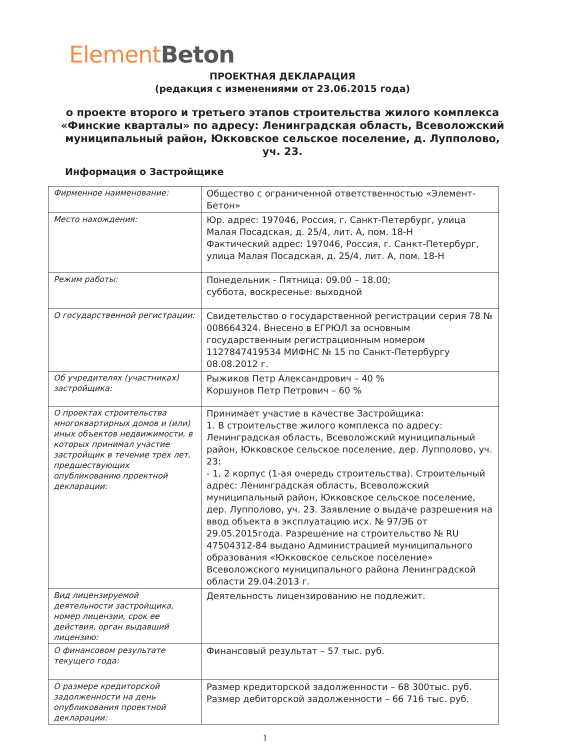Element Beton
ПРОЕКТНАЯ ДЕКЛАРАЦИЯ
(редакция с изменениями от 23.06.2015 года)
о проекте второго и третьего этапов строительства жилого комплекса «Финские кварталы» по адресу: Ленинградская область, Всеволожский муниципальный район, Юкковское сельское поселение, д. Лупполово, уч. 23.
Информация о Застройщике
| Фирменное наименование: | Общество с ограниченной ответственностью «Элемент-Бетон» |
| Место нахождения: | Юр. адрес: 197046, Россия, г. Санкт-Петербург, улица Малая Посадская, д. 25/4, лит. А, пом. 18-Н Фактический адрес: 197046, Россия, г. Санкт-Петербург, улица Малая Посадская, д. 25/4, лит. А, пом. 18-Н |
| Режим работы: | Понедельник - Пятница: 09.00 – 18.00; суббота, воскресенье: выходной |
| О государственной регистрации: | Свидетельство о государственной регистрации серия 78 № 008664324. Внесено в ЕГРЮЛ за основным государственным регистрационным номером 1127847419534 МИФНС № 15 по Санкт-Петербургу 08.08.2012 г. |
| Об учредителях (участниках) застройщика: | Рыжиков Петр Александрович – 40 % Коршунов Петр Петрович – 60 % |
| О проектах строительства многоквартирных домов и (или) иных объектов недвижимости, в которых принимал участие застройщик в течение трех лет, предшествующих опубликованию проектной декларации: | Принимает участие в качестве Застройщика: 1. В строительстве жилого комплекса по адресу: Ленинградская область, Всеволожский муниципальный район, Юкковское сельское поселение, дер. Лупполово, уч. 23: - 1, 2 корпус (1-ая очередь строительства). Строительный адрес: Ленинградская область, Всеволожский муниципальный район, Юкковское сельское поселение, дер. Лупполово, уч. 23. Заявление о выдаче разрешения на ввод объекта в эксплуатацию исх. № 97/ЭБ от 29.05.2015года. Разрешение на строительство № RU 47504312-84 выдано Администрацией муниципального образования «Юкковское сельское поселение» Всеволожского муниципального района Ленинградской области 29.04.2013 г. |
| Вид лицензируемой деятельности застройщика, номер лицензии, срок ее действия, орган выдавший лицензию: | Деятельность лицензированию не подлежит. |
| О финансовом результате текущего года: | Финансовый результат – 57 тыс. руб. |
| О размере кредиторской задолженности на день опубликования проектной декларации: | Размер кредиторской задолженности – 68 300тыс. руб. Размер дебиторской задолженности – 66 716 тыс. руб. |
1